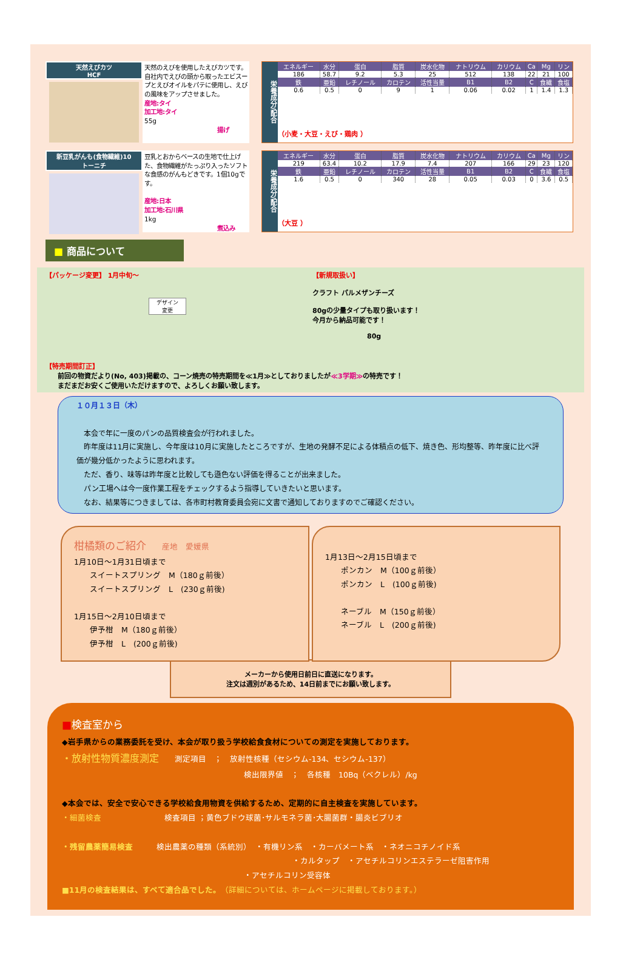天然えびカツ
HCF
天然のえびを使用したえびカツです。自社内でえびの頭から取ったエビスープとえびオイルをパテに使用し、えびの風味をアップさせました。
産地:タイ
加工地:タイ
55g
揚げ
栄養成分/配合
| エネルギー | 水分 | 蛋白 | 脂質 | 炭水化物 | ナトリウム | カリウム | Ca | Mg | リン |
| --- | --- | --- | --- | --- | --- | --- | --- | --- | --- |
| 186 | 58.7 | 9.2 | 5.3 | 25 | 512 | 138 | 22 | 21 | 100 |
| 鉄 | 亜鉛 | レチノール | カロテン | 活性当量 | B1 | B2 | C | 食繊 | 食塩 |
| 0.6 | 0.5 | 0 | 9 | 1 | 0.06 | 0.02 | 1 | 1.4 | 1.3 |
（小麦・大豆・えび・鶏肉 ）
新豆乳がんも(食物繊維)10
トーニチ
豆乳とおからベースの生地で仕上げた、食物繊維がたっぷり入ったソフトな食感のがんもどきです。1個10gです。
産地:日本
加工地:石川県
1kg
煮込み
栄養成分/配合
| エネルギー | 水分 | 蛋白 | 脂質 | 炭水化物 | ナトリウム | カリウム | Ca | Mg | リン |
| --- | --- | --- | --- | --- | --- | --- | --- | --- | --- |
| 219 | 63.4 | 10.2 | 17.9 | 7.4 | 207 | 166 | 29 | 23 | 120 |
| 鉄 | 亜鉛 | レチノール | カロテン | 活性当量 | B1 | B2 | C | 食繊 | 食塩 |
| 1.6 | 0.5 | 0 | 340 | 28 | 0.05 | 0.03 | 0 | 3.6 | 0.5 |
（大豆 ）
■ 商品について
【パッケージ変更】 1月中旬～
デザイン
変更
【新規取扱い】
クラフト パルメザンチーズ
80gの少量タイプも取り扱います！
今月から納品可能です！
80g
【特売期間訂正】
前回の物資だより(No, 403)掲載の、コーン焼売の特売期間を≪1月≫としておりましたが≪3学期≫の特売です！
まだまだお安くご使用いただけますので、よろしくお願い致します。
１０月１３日（木）
　本会で年に一度のパンの品質検査会が行われました。
　昨年度は11月に実施し、今年度は10月に実施したところですが、生地の発酵不足による体積点の低下、焼き色、形均整等、昨年度に比べ評価が幾分低かったように思われます。
　ただ、香り、味等は昨年度と比較しても遜色ない評価を得ることが出来ました。
　パン工場へは今一度作業工程をチェックするよう指導していきたいと思います。
　なお、結果等につきましては、各市町村教育委員会宛に文書で通知しておりますのでご確認ください。
柑橘類のご紹介　　産地　愛媛県
1月10日～1月31日頃まで
　　スイートスプリング　M（180ｇ前後）
　　スイートスプリング　L　(230ｇ前後)
1月15日～2月10日頃まで
　　伊予柑　M（180ｇ前後）
　　伊予柑　L　(200ｇ前後)
1月13日～2月15日頃まで
　　ポンカン　M（100ｇ前後）
　　ポンカン　L　(100ｇ前後)
　　ネーブル　M（150ｇ前後）
　　ネーブル　L　(200ｇ前後)
メーカーから使用日前日に直送になります。
注文は週別があるため、14日前までにお願い致します。
■検査室から
◆岩手県からの業務委託を受け、本会が取り扱う学校給食食材についての測定を実施しております。
・放射性物質濃度測定　　測定項目　；　放射性核種（セシウム-134、セシウム-137）
検出限界値　；　各核種　10Bq（ベクレル）/kg
◆本会では、安全で安心できる学校給食用物資を供給するため、定期的に自主検査を実施しています。
・細菌検査　　　　　　　　検査項目 ；黄色ブドウ球菌･サルモネラ菌･大腸菌群・腸炎ビブリオ
・残留農薬簡易検査　　　検出農薬の種類（系統別）　・有機リン系　・カーバメート系　・ネオニコチノイド系
・カルタップ　・アセチルコリンエステラーゼ阻害作用
・アセチルコリン受容体
■11月の検査結果は、すべて適合品でした。（詳細については、ホームページに掲載しております。）